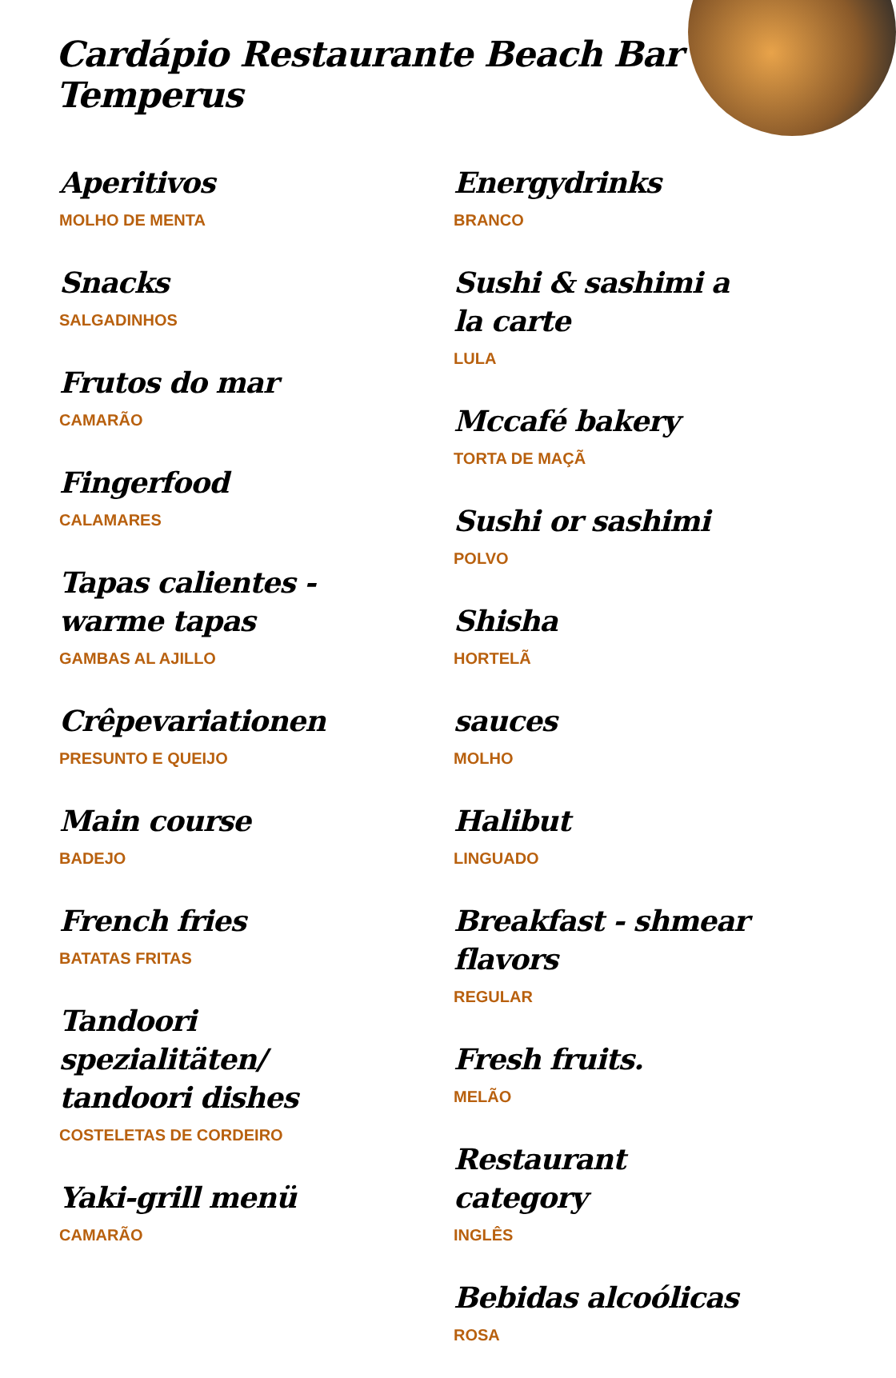Cardápio Restaurante Beach Bar Temperus
Aperitivos
MOLHO DE MENTA
Snacks
SALGADINHOS
Frutos do mar
CAMARÃO
Fingerfood
CALAMARES
Tapas calientes - warme tapas
GAMBAS AL AJILLO
Crêpevariationen
PRESUNTO E QUEIJO
Main course
BADEJO
French fries
BATATAS FRITAS
Tandoori spezialitäten/ tandoori dishes
COSTELETAS DE CORDEIRO
Yaki-grill menü
CAMARÃO
Energydrinks
BRANCO
Sushi & sashimi a la carte
LULA
Mccafé bakery
TORTA DE MAÇÃ
Sushi or sashimi
POLVO
Shisha
HORTELÃ
sauces
MOLHO
Halibut
LINGUADO
Breakfast - shmear flavors
REGULAR
Fresh fruits.
MELÃO
Restaurant category
INGLÊS
Bebidas alcoólicas
ROSA